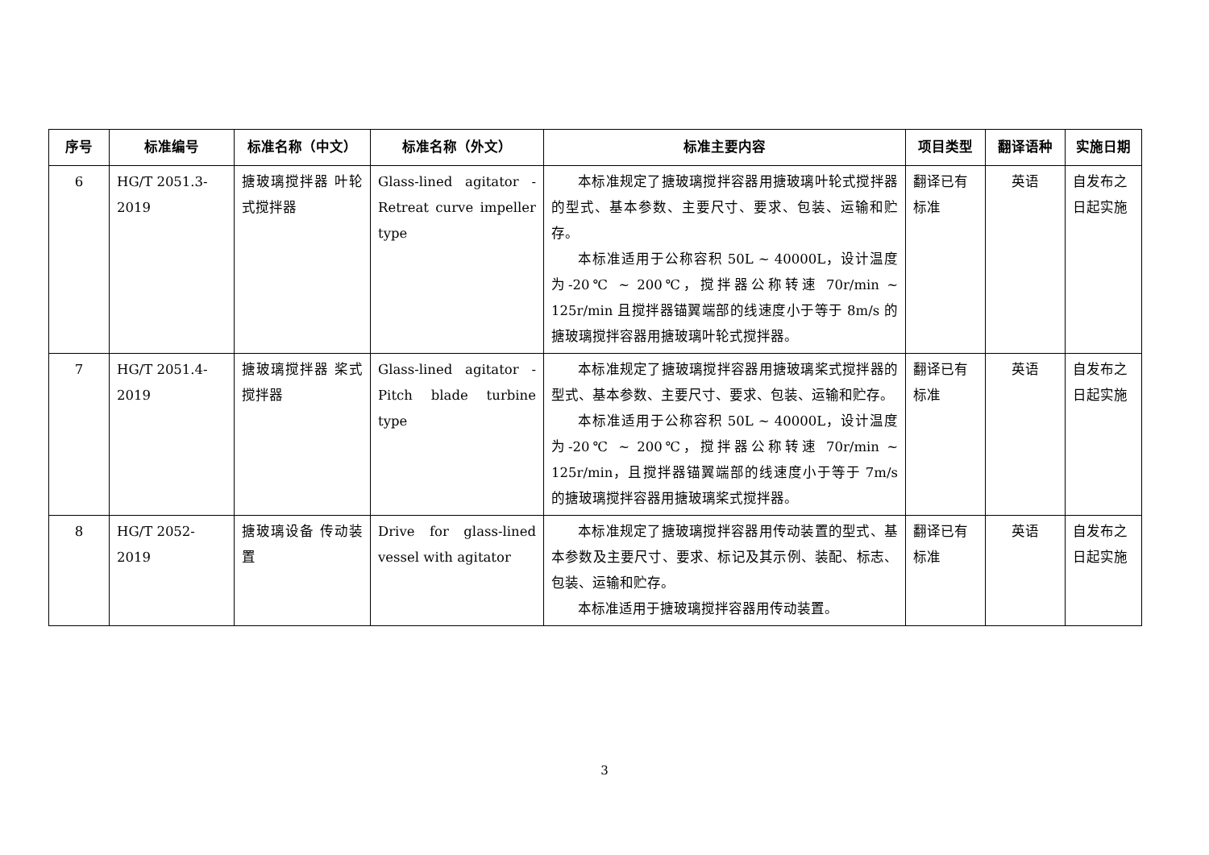| 序号 | 标准编号 | 标准名称（中文） | 标准名称（外文） | 标准主要内容 | 项目类型 | 翻译语种 | 实施日期 |
| --- | --- | --- | --- | --- | --- | --- | --- |
| 6 | HG/T 2051.3-2019 | 搪玻璃搅拌器 叶轮式搅拌器 | Glass-lined agitator - Retreat curve impeller type | 本标准规定了搪玻璃搅拌容器用搪玻璃叶轮式搅拌器的型式、基本参数、主要尺寸、要求、包装、运输和贮存。 本标准适用于公称容积 50L ~ 40000L，设计温度为-20℃ ~ 200℃，搅拌器公称转速 70r/min ~ 125r/min 且搅拌器锚翼端部的线速度小于等于 8m/s 的搪玻璃搅拌容器用搪玻璃叶轮式搅拌器。 | 翻译已有标准 | 英语 | 自发布之日起实施 |
| 7 | HG/T 2051.4-2019 | 搪玻璃搅拌器 桨式搅拌器 | Glass-lined agitator - Pitch blade turbine type | 本标准规定了搪玻璃搅拌容器用搪玻璃桨式搅拌器的型式、基本参数、主要尺寸、要求、包装、运输和贮存。 本标准适用于公称容积 50L ~ 40000L，设计温度为-20℃ ~ 200℃，搅拌器公称转速 70r/min ~ 125r/min，且搅拌器锚翼端部的线速度小于等于 7m/s 的搪玻璃搅拌容器用搪玻璃桨式搅拌器。 | 翻译已有标准 | 英语 | 自发布之日起实施 |
| 8 | HG/T 2052-2019 | 搪玻璃设备 传动装置 | Drive for glass-lined vessel with agitator | 本标准规定了搪玻璃搅拌容器用传动装置的型式、基本参数及主要尺寸、要求、标记及其示例、装配、标志、包装、运输和贮存。 本标准适用于搪玻璃搅拌容器用传动装置。 | 翻译已有标准 | 英语 | 自发布之日起实施 |
3